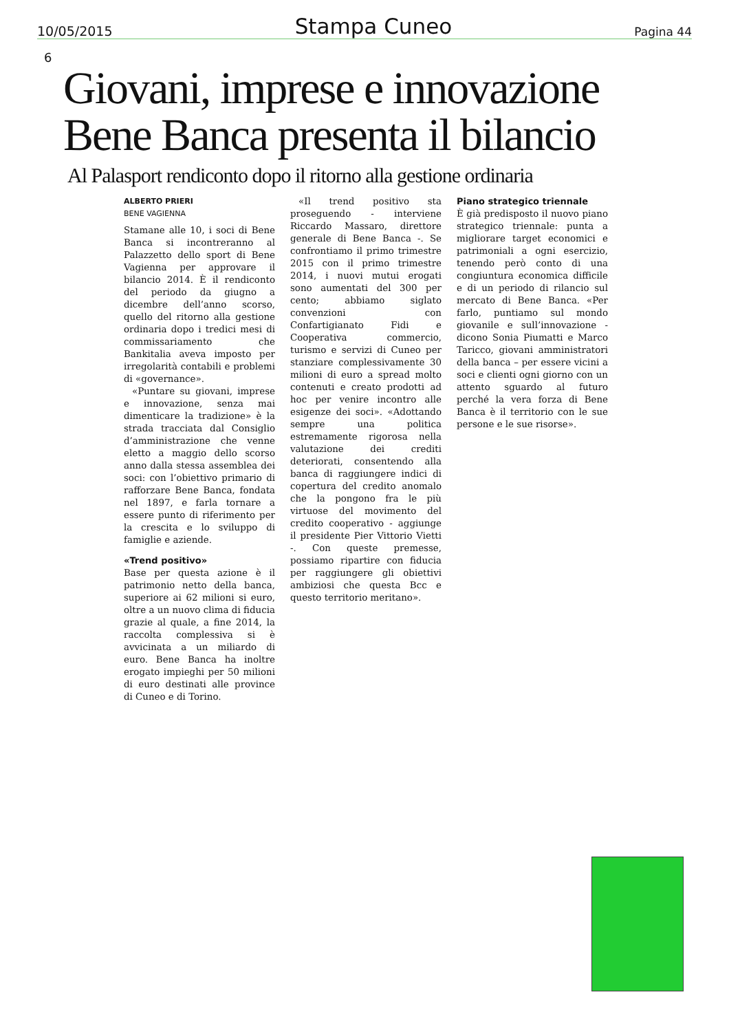10/05/2015 Stampa Cuneo Pagina 44
6
Giovani, imprese e innovazione
Bene Banca presenta il bilancio
Al Palasport rendiconto dopo il ritorno alla gestione ordinaria
ALBERTO PRIERI
BENE VAGIENNA
Stamane alle 10, i soci di Bene Banca si incontreranno al Palazzetto dello sport di Bene Vagienna per approvare il bilancio 2014. È il rendiconto del periodo da giugno a dicembre dell’anno scorso, quello del ritorno alla gestione ordinaria dopo i tredici mesi di commissariamento che Bankitalia aveva imposto per irregolarità contabili e problemi di «governance».
«Puntare su giovani, imprese e innovazione, senza mai dimenticare la tradizione» è la strada tracciata dal Consiglio d’amministrazione che venne eletto a maggio dello scorso anno dalla stessa assemblea dei soci: con l’obiettivo primario di rafforzare Bene Banca, fondata nel 1897, e farla tornare a essere punto di riferimento per la crescita e lo sviluppo di famiglie e aziende.
«Trend positivo»
Base per questa azione è il patrimonio netto della banca, superiore ai 62 milioni si euro, oltre a un nuovo clima di fiducia grazie al quale, a fine 2014, la raccolta complessiva si è avvicinata a un miliardo di euro. Bene Banca ha inoltre erogato impieghi per 50 milioni di euro destinati alle province di Cuneo e di Torino.
«Il trend positivo sta proseguendo - interviene Riccardo Massaro, direttore generale di Bene Banca -. Se confrontiamo il primo trimestre 2015 con il primo trimestre 2014, i nuovi mutui erogati sono aumentati del 300 per cento; abbiamo siglato convenzioni con Confartigianato Fidi e Cooperativa commercio, turismo e servizi di Cuneo per stanziare complessivamente 30 milioni di euro a spread molto contenuti e creato prodotti ad hoc per venire incontro alle esigenze dei soci». «Adottando sempre una politica estremamente rigorosa nella valutazione dei crediti deteriorati, consentendo alla banca di raggiungere indici di copertura del credito anomalo che la pongono fra le più virtuose del movimento del credito cooperativo - aggiunge il presidente Pier Vittorio Vietti -. Con queste premesse, possiamo ripartire con fiducia per raggiungere gli obiettivi ambiziosi che questa Bcc e questo territorio meritano».
Piano strategico triennale
È già predisposto il nuovo piano strategico triennale: punta a migliorare target economici e patrimoniali a ogni esercizio, tenendo però conto di una congiuntura economica difficile e di un periodo di rilancio sul mercato di Bene Banca. «Per farlo, puntiamo sul mondo giovanile e sull’innovazione - dicono Sonia Piumatti e Marco Taricco, giovani amministratori della banca – per essere vicini a soci e clienti ogni giorno con un attento sguardo al futuro perché la vera forza di Bene Banca è il territorio con le sue persone e le sue risorse».